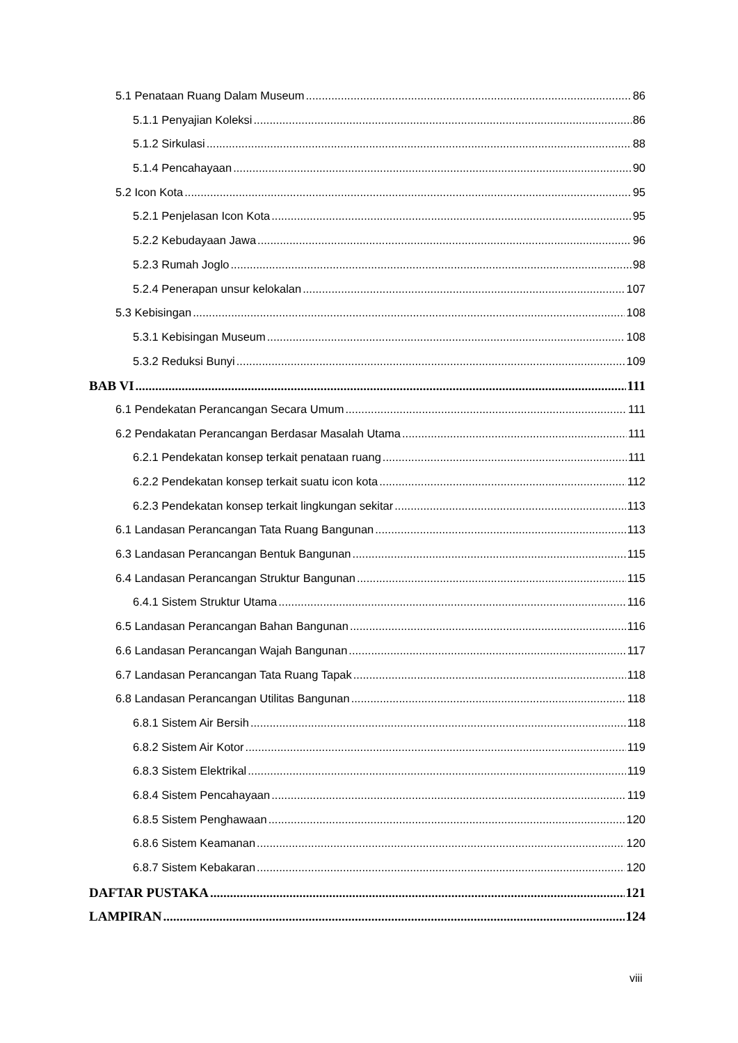5.1 Penataan Ruang Dalam Museum 86
5.1.1 Penyajian Koleksi 86
5.1.2 Sirkulasi 88
5.1.4 Pencahayaan 90
5.2 Icon Kota 95
5.2.1 Penjelasan Icon Kota 95
5.2.2 Kebudayaan Jawa 96
5.2.3 Rumah Joglo 98
5.2.4 Penerapan unsur kelokalan 107
5.3 Kebisingan 108
5.3.1 Kebisingan Museum 108
5.3.2 Reduksi Bunyi 109
BAB VI 111
6.1 Pendekatan Perancangan Secara Umum 111
6.2 Pendakatan Perancangan Berdasar Masalah Utama 111
6.2.1 Pendekatan konsep terkait penataan ruang 111
6.2.2 Pendekatan konsep terkait suatu icon kota 112
6.2.3 Pendekatan konsep terkait lingkungan sekitar 113
6.1 Landasan Perancangan Tata Ruang Bangunan 113
6.3 Landasan Perancangan Bentuk Bangunan 115
6.4 Landasan Perancangan Struktur Bangunan 115
6.4.1 Sistem Struktur Utama 116
6.5 Landasan Perancangan Bahan Bangunan 116
6.6 Landasan Perancangan Wajah Bangunan 117
6.7 Landasan Perancangan Tata Ruang Tapak 118
6.8 Landasan Perancangan Utilitas Bangunan 118
6.8.1 Sistem Air Bersih 118
6.8.2 Sistem Air Kotor 119
6.8.3 Sistem Elektrikal 119
6.8.4 Sistem Pencahayaan 119
6.8.5 Sistem Penghawaan 120
6.8.6 Sistem Keamanan 120
6.8.7 Sistem Kebakaran 120
DAFTAR PUSTAKA 121
LAMPIRAN 124
viii